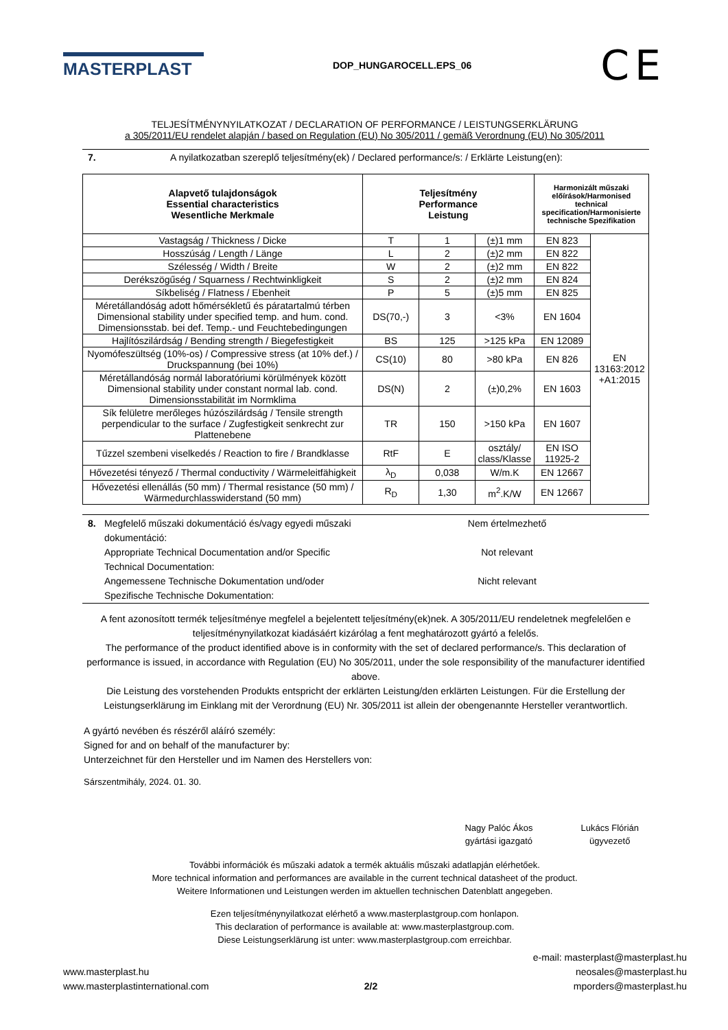MASTERPLAST
DOP_HUNGAROCELL.EPS_06
CE
TELJESÍTMÉNYNYILATKOZAT / DECLARATION OF PERFORMANCE / LEISTUNGSERKLÄRUNG
a 305/2011/EU rendelet alapján / based on Regulation (EU) No 305/2011 / gemäß Verordnung (EU) No 305/2011
7. A nyilatkozatban szereplő teljesítmény(ek) / Declared performance/s: / Erklärte Leistung(en):
| Alapvető tulajdonságok Essential characteristics Wesentliche Merkmale | Teljesítmény Performance Leistung | | | Harmonizált műszaki előírások/Harmonised technical specification/Harmonisierte technische Spezifikation | |
| --- | --- | --- | --- | --- | --- |
| Vastagság / Thickness / Dicke | T | 1 | (±)1 mm | EN 823 | EN 13163:2012 +A1:2015 |
| Hosszúság / Length / Länge | L | 2 | (±)2 mm | EN 822 | |
| Szélesség / Width / Breite | W | 2 | (±)2 mm | EN 822 | |
| Derékszögűség / Squarness / Rechtwinkligkeit | S | 2 | (±)2 mm | EN 824 | |
| Síkbeliség / Flatness / Ebenheit | P | 5 | (±)5 mm | EN 825 | |
| Méretállandóság adott hőmérsékletű és páratartalmú térben Dimensional stability under specified temp. and hum. cond. Dimensionsstab. bei def. Temp.- und Feuchtebedingungen | DS(70,-) | 3 | <3% | EN 1604 | |
| Hajlítószilárdság / Bending strength / Biegefestigkeit | BS | 125 | >125 kPa | EN 12089 | |
| Nyomófeszültség (10%-os) / Compressive stress (at 10% def.) / Druckspannung (bei 10%) | CS(10) | 80 | >80 kPa | EN 826 | |
| Méretállandóság normál laboratóriumi körülmények között Dimensional stability under constant normal lab. cond. Dimensionsstabilität im Normklima | DS(N) | 2 | (±)0,2% | EN 1603 | |
| Sík felületre merőleges húzószilárdság / Tensile strength perpendicular to the surface / Zugfestigkeit senkrecht zur Plattenebene | TR | 150 | >150 kPa | EN 1607 | |
| Tűzzel szembeni viselkedés / Reaction to fire / Brandklasse | RtF | E | osztály/ class/Klasse | EN ISO 11925-2 | |
| Hővezetési tényező / Thermal conductivity / Wärmeleitfähigkeit | λ<sub>D</sub> | 0,038 | W/m.K | EN 12667 | |
| Hővezetési ellenállás (50 mm) / Thermal resistance (50 mm) / Wärmedurchlasswiderstand (50 mm) | R<sub>D</sub> | 1,30 | m<sup>2</sup>.K/W | EN 12667 | |
8. Megfelelő műszaki dokumentáció és/vagy egyedi műszaki dokumentáció:
Appropriate Technical Documentation and/or Specific Technical Documentation:
Angemessene Technische Dokumentation und/oder Spezifische Technische Dokumentation:
Nem értelmezhető
Not relevant
Nicht relevant
A fent azonosított termék teljesítménye megfelel a bejelentett teljesítmény(ek)nek. A 305/2011/EU rendeletnek megfelelően e teljesítménynyilatkozat kiadásáért kizárólag a fent meghatározott gyártó a felelős.
The performance of the product identified above is in conformity with the set of declared performance/s. This declaration of performance is issued, in accordance with Regulation (EU) No 305/2011, under the sole responsibility of the manufacturer identified above.
Die Leistung des vorstehenden Produkts entspricht der erklärten Leistung/den erklärten Leistungen. Für die Erstellung der Leistungserklärung im Einklang mit der Verordnung (EU) Nr. 305/2011 ist allein der obengenannte Hersteller verantwortlich.
A gyártó nevében és részéről aláíró személy:
Signed for and on behalf of the manufacturer by:
Unterzeichnet für den Hersteller und im Namen des Herstellers von:
Sárszentmihály, 2024. 01. 30.
Nagy Palóc Ákos
gyártási igazgató
Lukács Flórián
ügyvezető
További információk és műszaki adatok a termék aktuális műszaki adatlapján elérhetőek.
More technical information and performances are available in the current technical datasheet of the product.
Weitere Informationen und Leistungen werden im aktuellen technischen Datenblatt angegeben.
Ezen teljesítménynyilatkozat elérhető a www.masterplastgroup.com honlapon.
This declaration of performance is available at: www.masterplastgroup.com.
Diese Leistungserklärung ist unter: www.masterplastgroup.com erreichbar.
www.masterplast.hu
www.masterplastinternational.com
2/2
e-mail: masterplast@masterplast.hu
neosales@masterplast.hu
mporders@masterplast.hu